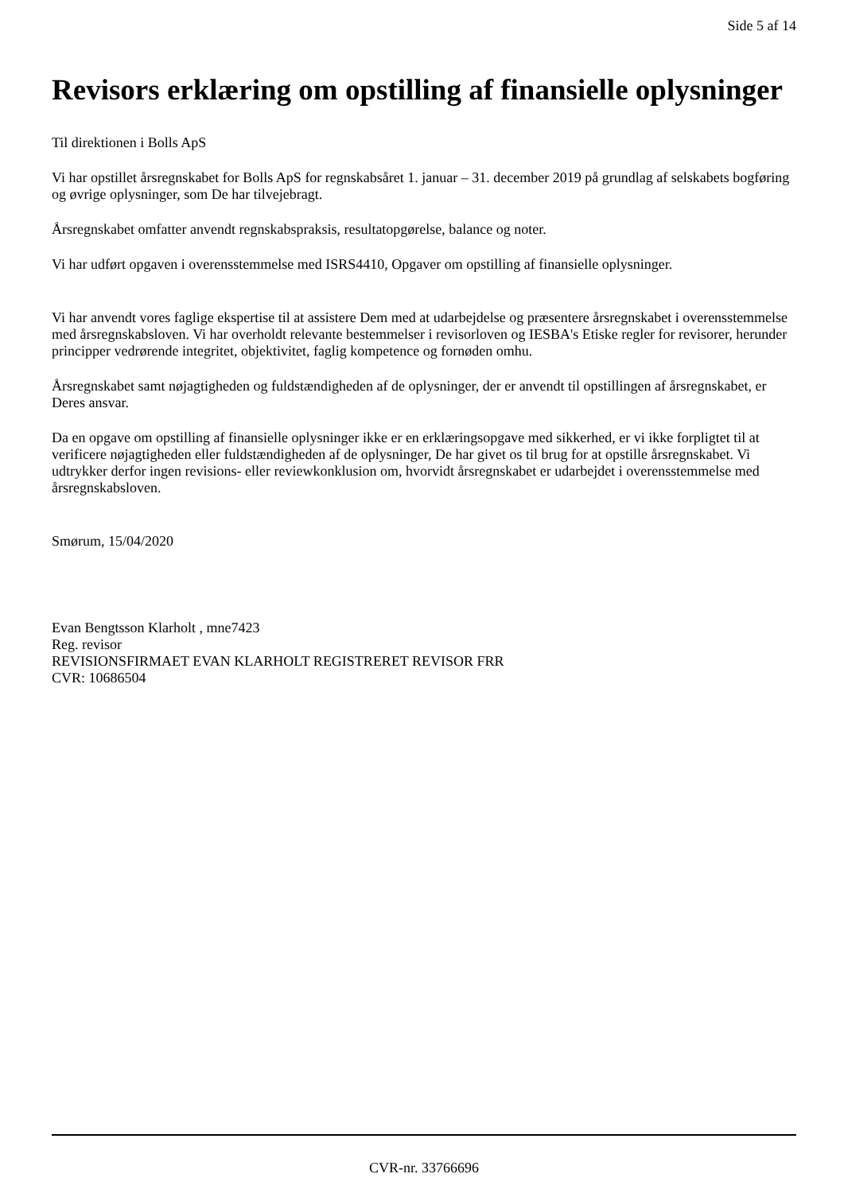Side 5 af 14
Revisors erklæring om opstilling af finansielle oplysninger
Til direktionen i Bolls ApS
Vi har opstillet årsregnskabet for Bolls ApS for regnskabsåret 1. januar – 31. december 2019 på grundlag af selskabets bogføring og øvrige oplysninger, som De har tilvejebragt.
Årsregnskabet omfatter anvendt regnskabspraksis, resultatopgørelse, balance og noter.
Vi har udført opgaven i overensstemmelse med ISRS4410, Opgaver om opstilling af finansielle oplysninger.
Vi har anvendt vores faglige ekspertise til at assistere Dem med at udarbejdelse og præsentere årsregnskabet i overensstemmelse med årsregnskabsloven. Vi har overholdt relevante bestemmelser i revisorloven og IESBA's Etiske regler for revisorer, herunder principper vedrørende integritet, objektivitet, faglig kompetence og fornøden omhu.
Årsregnskabet samt nøjagtigheden og fuldstændigheden af de oplysninger, der er anvendt til opstillingen af årsregnskabet, er Deres ansvar.
Da en opgave om opstilling af finansielle oplysninger ikke er en erklæringsopgave med sikkerhed, er vi ikke forpligtet til at verificere nøjagtigheden eller fuldstændigheden af de oplysninger, De har givet os til brug for at opstille årsregnskabet. Vi udtrykker derfor ingen revisions- eller reviewkonklusion om, hvorvidt årsregnskabet er udarbejdet i overensstemmelse med årsregnskabsloven.
Smørum, 15/04/2020
Evan Bengtsson Klarholt , mne7423
Reg. revisor
REVISIONSFIRMAET EVAN KLARHOLT REGISTRERET REVISOR FRR
CVR: 10686504
CVR-nr. 33766696